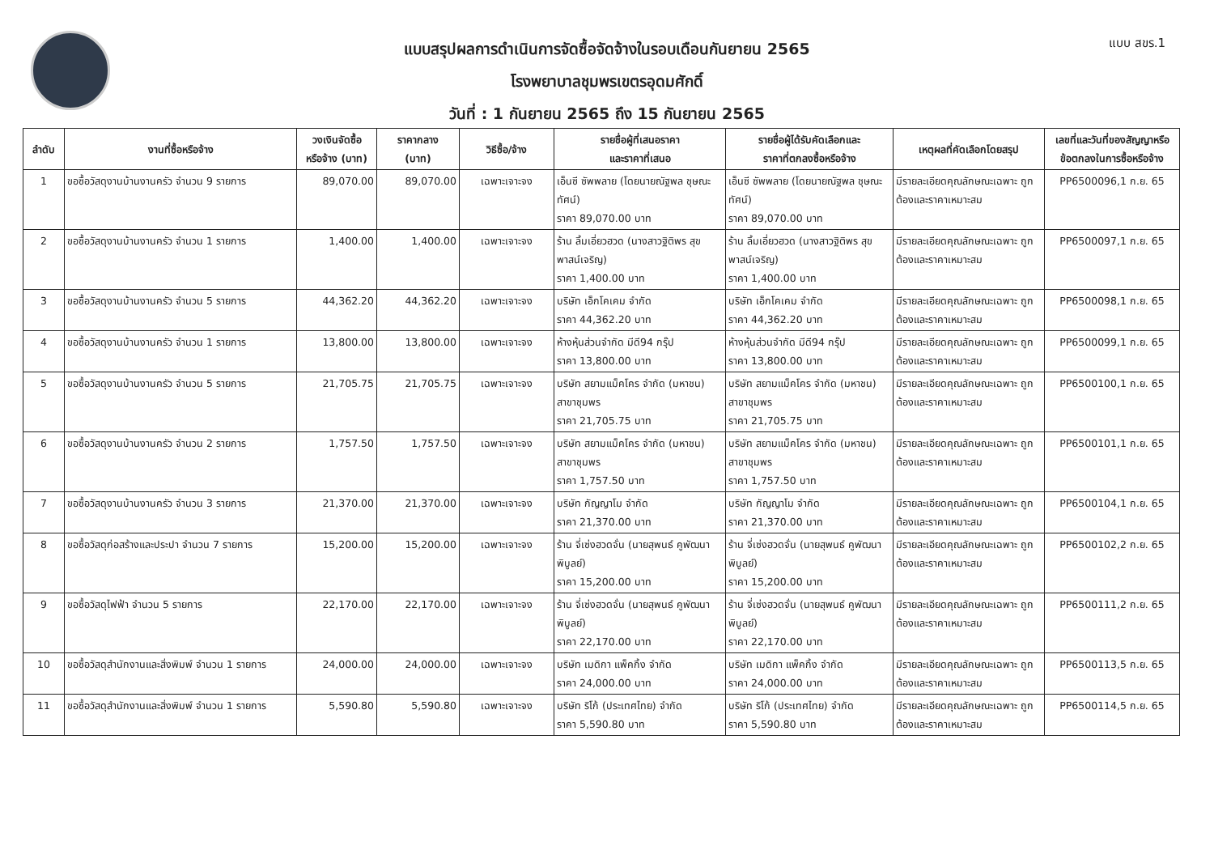แบบ สขร.1
แบบสรุปผลการดำเนินการจัดซื้อจัดจ้างในรอบเดือนกันยายน 2565
โรงพยาบาลชุมพรเขตรอุดมศักดิ์
วันที่ : 1 กันยายน 2565 ถึง 15 กันยายน 2565
| ลำดับ | งานที่ซื้อหรือจ้าง | วงเงินจัดซื้อ หรือจ้าง (บาท) | ราคากลาง (บาท) | วิธีซื้อ/จ้าง | รายชื่อผู้ที่เสนอราคา และราคาที่เสนอ | รายชื่อผู้ได้รับคัดเลือกและ ราคาที่ตกลงซื้อหรือจ้าง | เหตุผลที่คัดเลือกโดยสรุป | เลขที่และวันที่ของสัญญาหรือ ข้อตกลงในการซื้อหรือจ้าง |
| --- | --- | --- | --- | --- | --- | --- | --- | --- |
| 1 | ขอซื้อวัสดุงานบ้านงานครัว จำนวน 9 รายการ | 89,070.00 | 89,070.00 | เฉพาะเจาะจง | เอ็นซี ซัพพลาย (โดยนายณัฐพล ชุษณะทัศน์) ราคา 89,070.00 บาท | เอ็นซี ซัพพลาย (โดยนายณัฐพล ชุษณะทัศน์) ราคา 89,070.00 บาท | มีรายละเอียดคุณลักษณะเฉพาะ ถูกต้องและราคาเหมาะสม | PP6500096,1 ก.ย. 65 |
| 2 | ขอซื้อวัสดุงานบ้านงานครัว จำนวน 1 รายการ | 1,400.00 | 1,400.00 | เฉพาะเจาะจง | ร้าน ลิ้มเอี่ยวฮวด (นางสาวฐิติพร สุขพาสน์เจริญ) ราคา 1,400.00 บาท | ร้าน ลิ้มเอี่ยวฮวด (นางสาวฐิติพร สุขพาสน์เจริญ) ราคา 1,400.00 บาท | มีรายละเอียดคุณลักษณะเฉพาะ ถูกต้องและราคาเหมาะสม | PP6500097,1 ก.ย. 65 |
| 3 | ขอซื้อวัสดุงานบ้านงานครัว จำนวน 5 รายการ | 44,362.20 | 44,362.20 | เฉพาะเจาะจง | บริษัท เอ็กโคเคม จำกัด ราคา 44,362.20 บาท | บริษัท เอ็กโคเคม จำกัด ราคา 44,362.20 บาท | มีรายละเอียดคุณลักษณะเฉพาะ ถูกต้องและราคาเหมาะสม | PP6500098,1 ก.ย. 65 |
| 4 | ขอซื้อวัสดุงานบ้านงานครัว จำนวน 1 รายการ | 13,800.00 | 13,800.00 | เฉพาะเจาะจง | ห้างหุ้นส่วนจำกัด มีดี94 กรุ๊ป ราคา 13,800.00 บาท | ห้างหุ้นส่วนจำกัด มีดี94 กรุ๊ป ราคา 13,800.00 บาท | มีรายละเอียดคุณลักษณะเฉพาะ ถูกต้องและราคาเหมาะสม | PP6500099,1 ก.ย. 65 |
| 5 | ขอซื้อวัสดุงานบ้านงานครัว จำนวน 5 รายการ | 21,705.75 | 21,705.75 | เฉพาะเจาะจง | บริษัท สยามแม็คโคร จำกัด (มหาชน) สาขาชุมพร ราคา 21,705.75 บาท | บริษัท สยามแม็คโคร จำกัด (มหาชน) สาขาชุมพร ราคา 21,705.75 บาท | มีรายละเอียดคุณลักษณะเฉพาะ ถูกต้องและราคาเหมาะสม | PP6500100,1 ก.ย. 65 |
| 6 | ขอซื้อวัสดุงานบ้านงานครัว จำนวน 2 รายการ | 1,757.50 | 1,757.50 | เฉพาะเจาะจง | บริษัท สยามแม็คโคร จำกัด (มหาชน) สาขาชุมพร ราคา 1,757.50 บาท | บริษัท สยามแม็คโคร จำกัด (มหาชน) สาขาชุมพร ราคา 1,757.50 บาท | มีรายละเอียดคุณลักษณะเฉพาะ ถูกต้องและราคาเหมาะสม | PP6500101,1 ก.ย. 65 |
| 7 | ขอซื้อวัสดุงานบ้านงานครัว จำนวน 3 รายการ | 21,370.00 | 21,370.00 | เฉพาะเจาะจง | บริษัท กัญญาโม จำกัด ราคา 21,370.00 บาท | บริษัท กัญญาโม จำกัด ราคา 21,370.00 บาท | มีรายละเอียดคุณลักษณะเฉพาะ ถูกต้องและราคาเหมาะสม | PP6500104,1 ก.ย. 65 |
| 8 | ขอซื้อวัสดุก่อสร้างและประปา จำนวน 7 รายการ | 15,200.00 | 15,200.00 | เฉพาะเจาะจง | ร้าน จี่เซ่งฮวดจั่น (นายสุพนธ์ คูพัฒนาพิบูลย์) ราคา 15,200.00 บาท | ร้าน จี่เซ่งฮวดจั่น (นายสุพนธ์ คูพัฒนาพิบูลย์) ราคา 15,200.00 บาท | มีรายละเอียดคุณลักษณะเฉพาะ ถูกต้องและราคาเหมาะสม | PP6500102,2 ก.ย. 65 |
| 9 | ขอซื้อวัสดุไฟฟ้า จำนวน 5 รายการ | 22,170.00 | 22,170.00 | เฉพาะเจาะจง | ร้าน จี่เซ่งฮวดจั่น (นายสุพนธ์ คูพัฒนาพิบูลย์) ราคา 22,170.00 บาท | ร้าน จี่เซ่งฮวดจั่น (นายสุพนธ์ คูพัฒนาพิบูลย์) ราคา 22,170.00 บาท | มีรายละเอียดคุณลักษณะเฉพาะ ถูกต้องและราคาเหมาะสม | PP6500111,2 ก.ย. 65 |
| 10 | ขอซื้อวัสดุสำนักงานและสิ่งพิมพ์ จำนวน 1 รายการ | 24,000.00 | 24,000.00 | เฉพาะเจาะจง | บริษัท เมดิกา แพ็คกิ้ง จำกัด ราคา 24,000.00 บาท | บริษัท เมดิกา แพ็คกิ้ง จำกัด ราคา 24,000.00 บาท | มีรายละเอียดคุณลักษณะเฉพาะ ถูกต้องและราคาเหมาะสม | PP6500113,5 ก.ย. 65 |
| 11 | ขอซื้อวัสดุสำนักงานและสิ่งพิมพ์ จำนวน 1 รายการ | 5,590.80 | 5,590.80 | เฉพาะเจาะจง | บริษัท ริโก้ (ประเทศไทย) จำกัด ราคา 5,590.80 บาท | บริษัท ริโก้ (ประเทศไทย) จำกัด ราคา 5,590.80 บาท | มีรายละเอียดคุณลักษณะเฉพาะ ถูกต้องและราคาเหมาะสม | PP6500114,5 ก.ย. 65 |